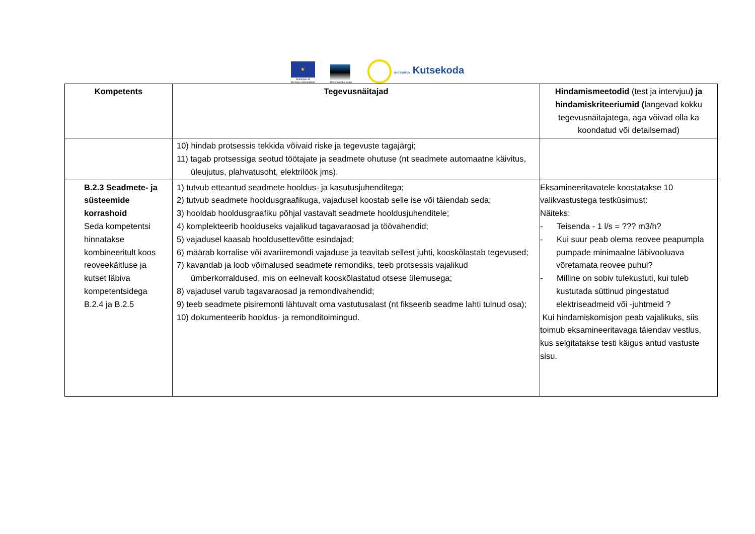★
Euroopa Liit
Euroopa Sotsiaalfond
Eesti tuleviku heaks
SIHTASUTUS Kutsekoda
| Kompetents | Tegevusnäitajad | Hindamismeetodid (test ja intervjuu ) ja hindamiskriteeriumid ( langevad kokku tegevusnäitajatega, aga võivad olla ka koondatud või detailsemad) |
| --- | --- | --- |
| | 10) hindab protsessis tekkida võivaid riske ja tegevuste tagajärgi; 11) tagab protsessiga seotud töötajate ja seadmete ohutuse (nt seadmete automaatne käivitus, üleujutus, plahvatusoht, elektrilöök jms). | |
| B.2.3 Seadmete- ja süsteemide korrashoid Seda kompetentsi hinnatakse kombineeritult koos reoveekäitluse ja kutset läbiva kompetentsidega B.2.4 ja B.2.5 | 1) tutvub etteantud seadmete hooldus- ja kasutusjuhenditega; 2) tutvub seadmete hooldusgraafikuga, vajadusel koostab selle ise või täiendab seda; 3) hooldab hooldusgraafiku põhjal vastavalt seadmete hooldusjuhenditele; 4) komplekteerib hoolduseks vajalikud tagavaraosad ja töövahendid; 5) vajadusel kaasab hooldusettevõtte esindajad; 6) määrab korralise või avariiremondi vajaduse ja teavitab sellest juhti, kooskõlastab tegevused; 7) kavandab ja loob võimalused seadmete remondiks, teeb protsessis vajalikud ümberkorraldused, mis on eelnevalt kooskõlastatud otsese ülemusega; 8) vajadusel varub tagavaraosad ja remondivahendid; 9) teeb seadmete pisiremonti lähtuvalt oma vastutusalast (nt fikseerib seadme lahti tulnud osa); 10) dokumenteerib hooldus- ja remonditoimingud. | Eksamineeritavatele koostatakse 10 valikvastustega testküsimust: Näiteks: - Teisenda - 1 l/s = ??? m3/h? - Kui suur peab olema reovee peapumpla pumpade minimaalne läbivooluava võretamata reovee puhul? - Milline on sobiv tulekustuti, kui tuleb kustutada süttinud pingestatud elektriseadmeid või -juhtmeid ? Kui hindamiskomisjon peab vajalikuks, siis toimub eksamineeritavaga täiendav vestlus, kus selgitatakse testi käigus antud vastuste sisu. |